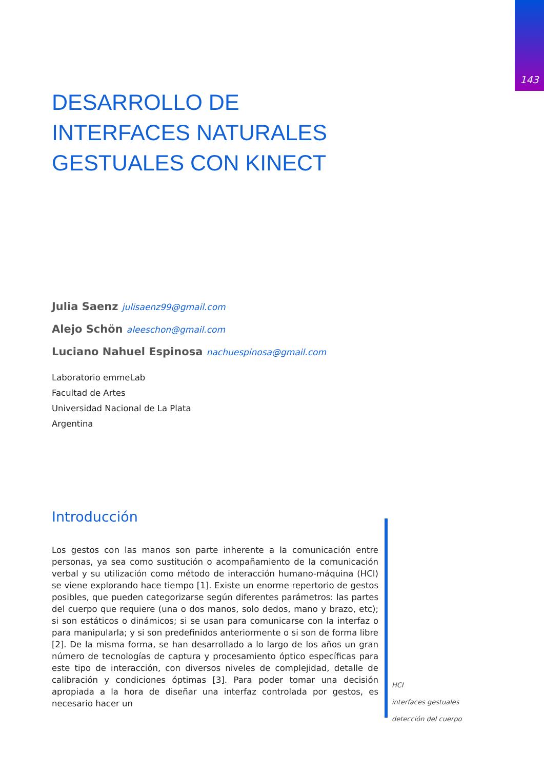143
DESARROLLO DE
INTERFACES NATURALES
GESTUALES CON KINECT
Julia Saenz julisaenz99@gmail.com
Alejo Schön aleeschon@gmail.com
Luciano Nahuel Espinosa nachuespinosa@gmail.com
Laboratorio emmeLab
Facultad de Artes
Universidad Nacional de La Plata
Argentina
Introducción
Los gestos con las manos son parte inherente a la comunicación entre personas, ya sea como sustitución o acompañamiento de la comunicación verbal y su utilización como método de interacción humano-máquina (HCI) se viene explorando hace tiempo [1]. Existe un enorme repertorio de gestos posibles, que pueden categorizarse según diferentes parámetros: las partes del cuerpo que requiere (una o dos manos, solo dedos, mano y brazo, etc); si son estáticos o dinámicos; si se usan para comunicarse con la interfaz o para manipularla; y si son predefinidos anteriormente o si son de forma libre [2]. De la misma forma, se han desarrollado a lo largo de los años un gran número de tecnologías de captura y procesamiento óptico específicas para este tipo de interacción, con diversos niveles de complejidad, detalle de calibración y condiciones óptimas [3]. Para poder tomar una decisión apropiada a la hora de diseñar una interfaz controlada por gestos, es necesario hacer un
HCI
interfaces gestuales
detección del cuerpo